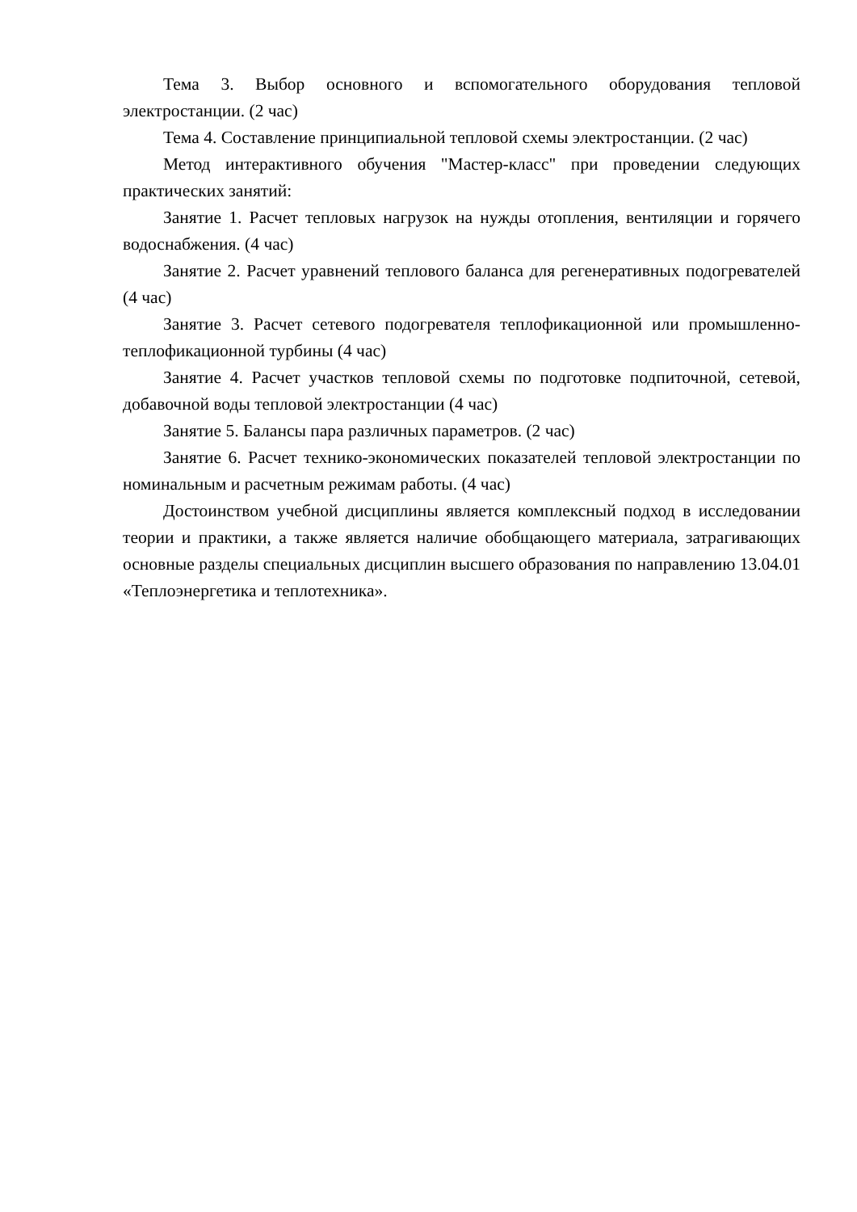Тема 3. Выбор основного и вспомогательного оборудования тепловой электростанции. (2 час)
Тема 4. Составление принципиальной тепловой схемы электростанции. (2 час)
Метод интерактивного обучения "Мастер-класс" при проведении следующих практических занятий:
Занятие 1. Расчет тепловых нагрузок на нужды отопления, вентиляции и горячего водоснабжения. (4 час)
Занятие 2. Расчет уравнений теплового баланса для регенеративных подогревателей (4 час)
Занятие 3. Расчет сетевого подогревателя теплофикационной или промышленно-теплофикационной турбины (4 час)
Занятие 4. Расчет участков тепловой схемы по подготовке подпиточной, сетевой, добавочной воды тепловой электростанции (4 час)
Занятие 5. Балансы пара различных параметров. (2 час)
Занятие 6. Расчет технико-экономических показателей тепловой электростанции по номинальным и расчетным режимам работы. (4 час)
Достоинством учебной дисциплины является комплексный подход в исследовании теории и практики, а также является наличие обобщающего материала, затрагивающих основные разделы специальных дисциплин высшего образования по направлению 13.04.01 «Теплоэнергетика и теплотехника».